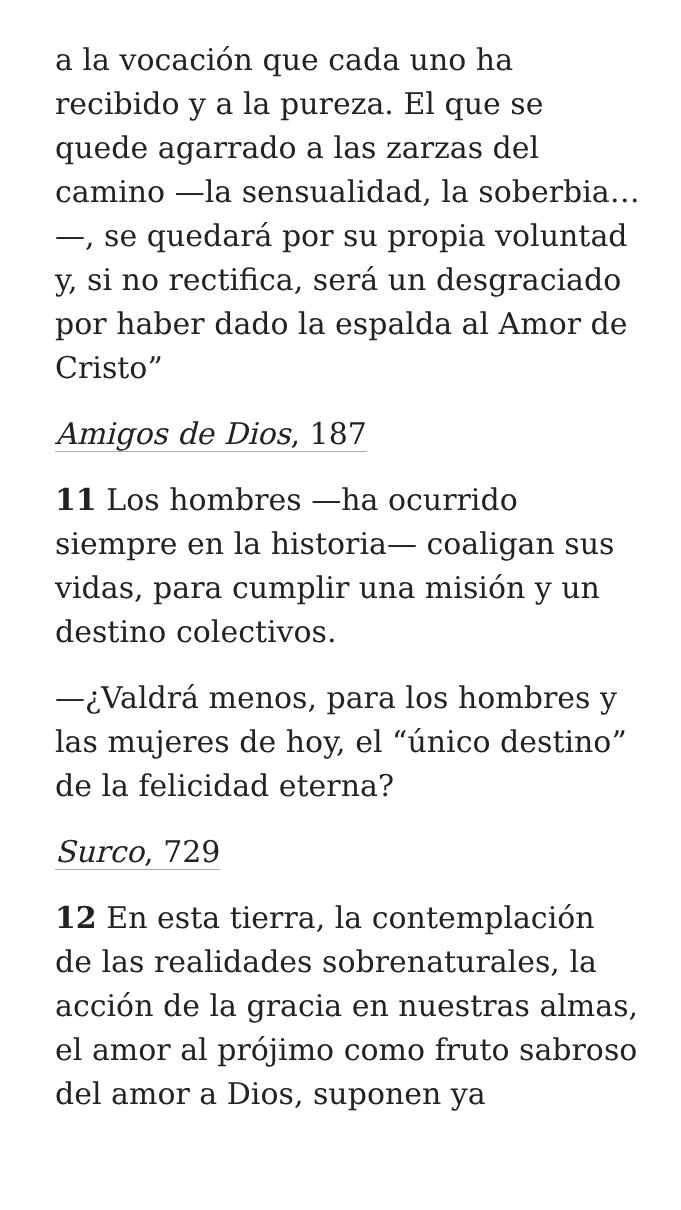a la vocación que cada uno ha recibido y a la pureza. El que se quede agarrado a las zarzas del camino —la sensualidad, la soberbia…—, se quedará por su propia voluntad y, si no rectifica, será un desgraciado por haber dado la espalda al Amor de Cristo”
Amigos de Dios, 187
11 Los hombres —ha ocurrido siempre en la historia— coaligan sus vidas, para cumplir una misión y un destino colectivos.
—¿Valdrá menos, para los hombres y las mujeres de hoy, el “único destino” de la felicidad eterna?
Surco, 729
12 En esta tierra, la contemplación de las realidades sobrenaturales, la acción de la gracia en nuestras almas, el amor al prójimo como fruto sabroso del amor a Dios, suponen ya